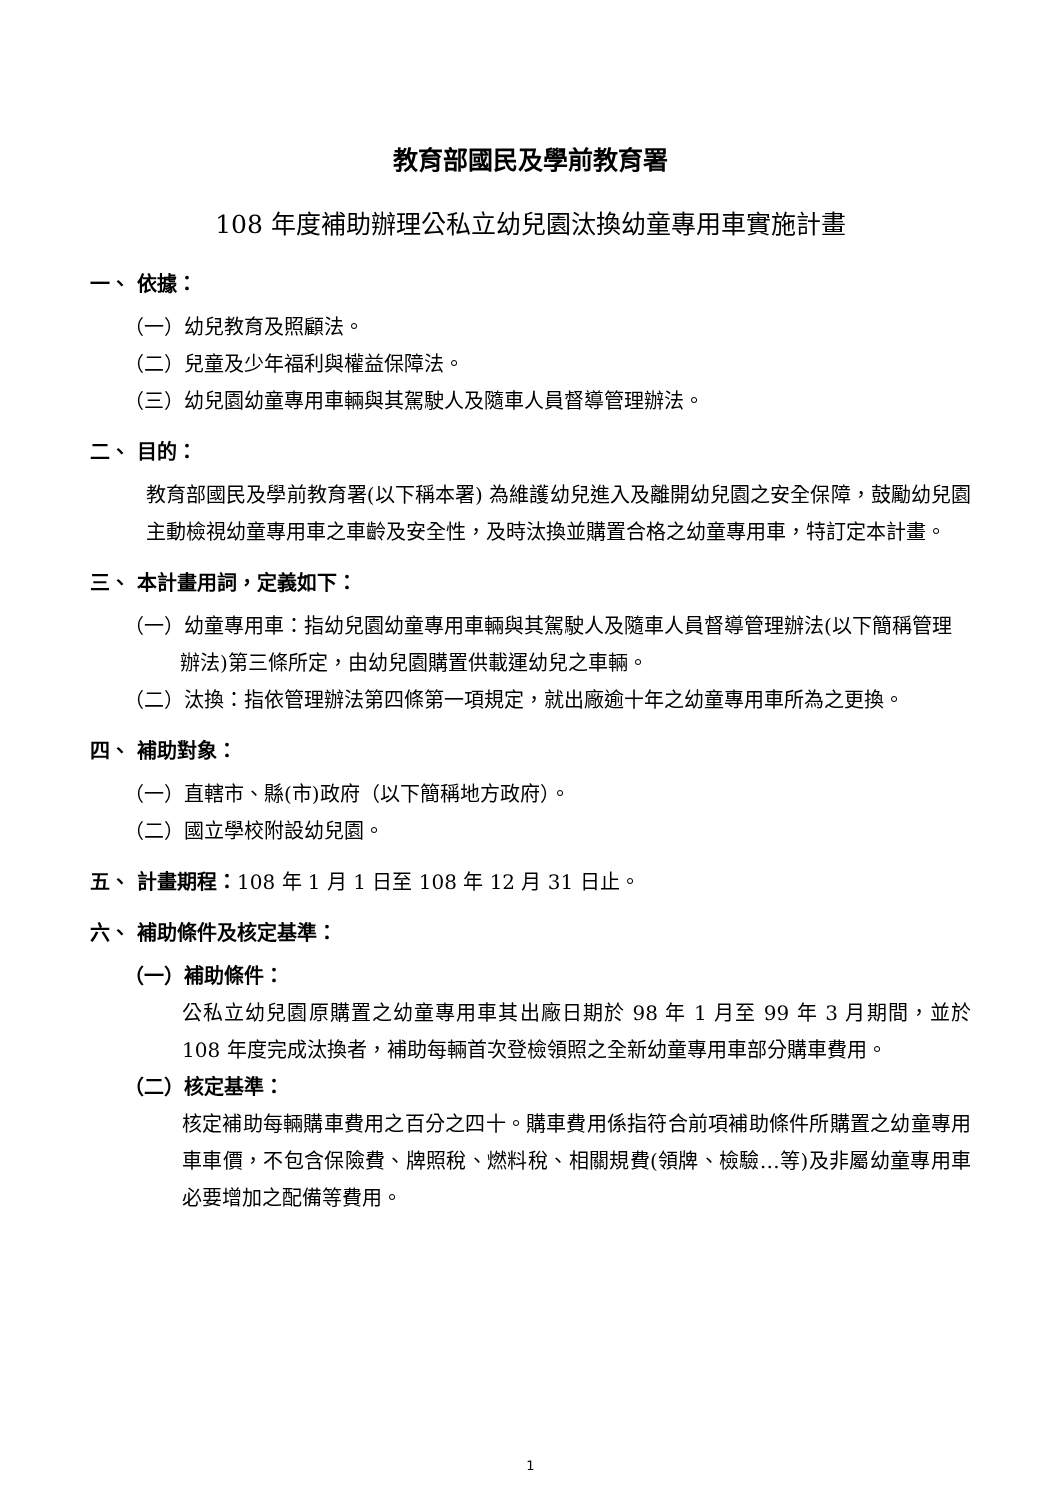教育部國民及學前教育署
108 年度補助辦理公私立幼兒園汰換幼童專用車實施計畫
一、 依據：
（一）幼兒教育及照顧法。
（二）兒童及少年福利與權益保障法。
（三）幼兒園幼童專用車輛與其駕駛人及隨車人員督導管理辦法。
二、 目的：
教育部國民及學前教育署(以下稱本署) 為維護幼兒進入及離開幼兒園之安全保障，鼓勵幼兒園主動檢視幼童專用車之車齡及安全性，及時汰換並購置合格之幼童專用車，特訂定本計畫。
三、 本計畫用詞，定義如下：
（一）幼童專用車：指幼兒園幼童專用車輛與其駕駛人及隨車人員督導管理辦法(以下簡稱管理辦法)第三條所定，由幼兒園購置供載運幼兒之車輛。
（二）汰換：指依管理辦法第四條第一項規定，就出廠逾十年之幼童專用車所為之更換。
四、 補助對象：
（一）直轄市、縣(市)政府（以下簡稱地方政府）。
（二）國立學校附設幼兒園。
五、 計畫期程：108 年 1 月 1 日至 108 年 12 月 31 日止。
六、 補助條件及核定基準：
（一）補助條件：
公私立幼兒園原購置之幼童專用車其出廠日期於 98 年 1 月至 99 年 3 月期間，並於 108 年度完成汰換者，補助每輛首次登檢領照之全新幼童專用車部分購車費用。
（二）核定基準：
核定補助每輛購車費用之百分之四十。購車費用係指符合前項補助條件所購置之幼童專用車車價，不包含保險費、牌照稅、燃料稅、相關規費(領牌、檢驗…等)及非屬幼童專用車必要增加之配備等費用。
1